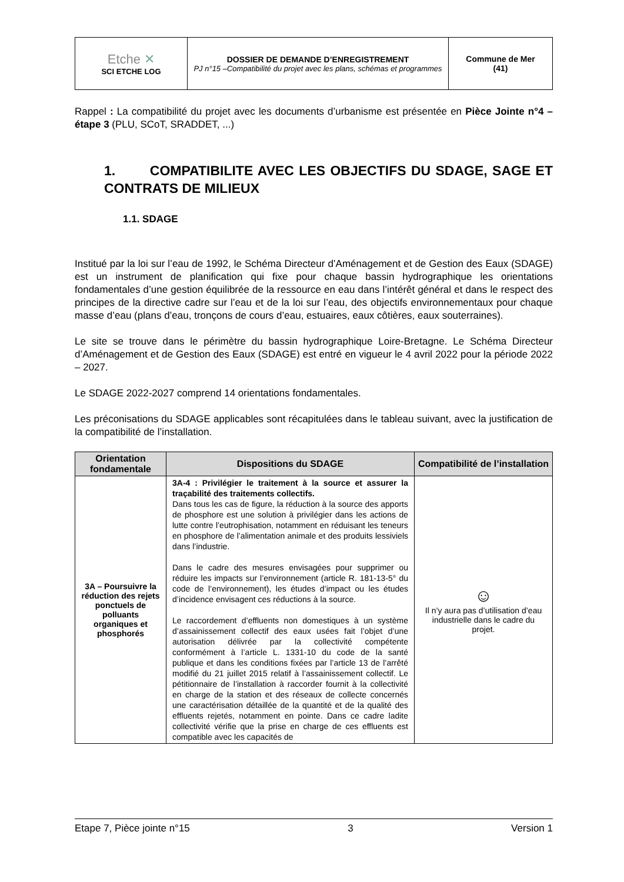| Etche ✕ SCI ETCHE LOG | DOSSIER DE DEMANDE D’ENREGISTREMENT PJ n°15 –Compatibilité du projet avec les plans, schémas et programmes | Commune de Mer (41) |
Rappel : La compatibilité du projet avec les documents d’urbanisme est présentée en Pièce Jointe n°4 – étape 3 (PLU, SCoT, SRADDET, ...)
1. COMPATIBILITE AVEC LES OBJECTIFS DU SDAGE, SAGE ET CONTRATS DE MILIEUX
1.1. SDAGE
Institué par la loi sur l’eau de 1992, le Schéma Directeur d’Aménagement et de Gestion des Eaux (SDAGE) est un instrument de planification qui fixe pour chaque bassin hydrographique les orientations fondamentales d’une gestion équilibrée de la ressource en eau dans l’intérêt général et dans le respect des principes de la directive cadre sur l’eau et de la loi sur l’eau, des objectifs environnementaux pour chaque masse d’eau (plans d’eau, tronçons de cours d’eau, estuaires, eaux côtières, eaux souterraines).
Le site se trouve dans le périmètre du bassin hydrographique Loire-Bretagne. Le Schéma Directeur d’Aménagement et de Gestion des Eaux (SDAGE) est entré en vigueur le 4 avril 2022 pour la période 2022 – 2027.
Le SDAGE 2022-2027 comprend 14 orientations fondamentales.
Les préconisations du SDAGE applicables sont récapitulées dans le tableau suivant, avec la justification de la compatibilité de l’installation.
| Orientation fondamentale | Dispositions du SDAGE | Compatibilité de l’installation |
| --- | --- | --- |
| 3A – Poursuivre la réduction des rejets ponctuels de polluants organiques et phosphorés | 3A-4 : Privilégier le traitement à la source et assurer la traçabilité des traitements collectifs. Dans tous les cas de figure, la réduction à la source des apports de phosphore est une solution à privilégier dans les actions de lutte contre l’eutrophisation, notamment en réduisant les teneurs en phosphore de l’alimentation animale et des produits lessiviels dans l’industrie. Dans le cadre des mesures envisagées pour supprimer ou réduire les impacts sur l’environnement (article R. 181-13-5° du code de l’environnement), les études d’impact ou les études d’incidence envisagent ces réductions à la source. Le raccordement d’effluents non domestiques à un système d’assainissement collectif des eaux usées fait l’objet d’une autorisation délivrée par la collectivité compétente conformément à l’article L. 1331-10 du code de la santé publique et dans les conditions fixées par l’article 13 de l’arrêté modifié du 21 juillet 2015 relatif à l’assainissement collectif. Le pétitionnaire de l’installation à raccorder fournit à la collectivité en charge de la station et des réseaux de collecte concernés une caractérisation détaillée de la quantité et de la qualité des effluents rejetés, notamment en pointe. Dans ce cadre ladite collectivité vérifie que la prise en charge de ces effluents est compatible avec les capacités de | ☺ Il n’y aura pas d’utilisation d’eau industrielle dans le cadre du projet. |
Etape 7, Pièce jointe n°15 3 Version 1